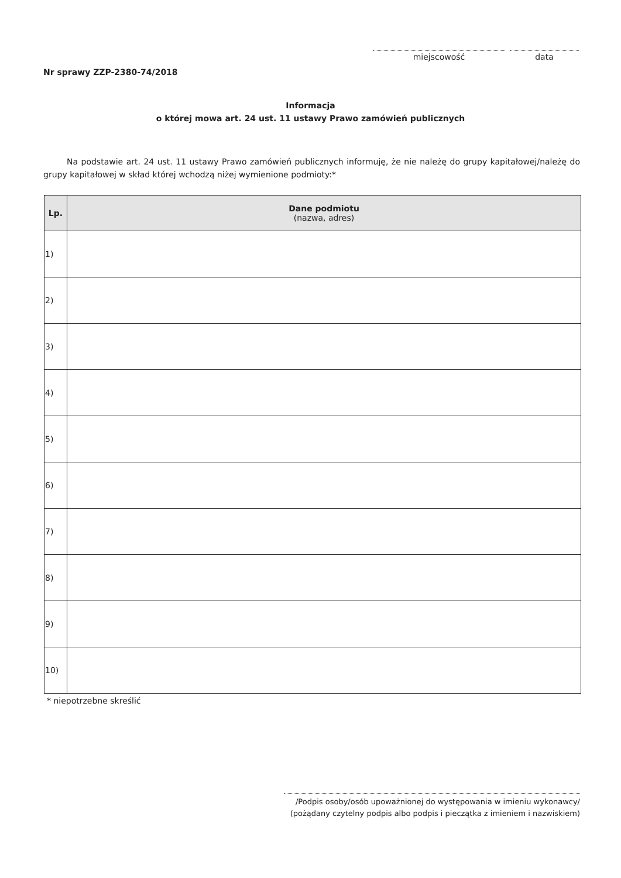miejscowość data
Nr sprawy ZZP-2380-74/2018
Informacja
o której mowa art. 24 ust. 11 ustawy Prawo zamówień publicznych
Na podstawie art. 24 ust. 11 ustawy Prawo zamówień publicznych informuję, że nie należę do grupy kapitałowej/należę do grupy kapitałowej w skład której wchodzą niżej wymienione podmioty:*
| Lp. | Dane podmiotu (nazwa, adres) |
| --- | --- |
| 1) | |
| 2) | |
| 3) | |
| 4) | |
| 5) | |
| 6) | |
| 7) | |
| 8) | |
| 9) | |
| 10) | |
* niepotrzebne skreślić
/Podpis osoby/osób upoważnionej do występowania w imieniu wykonawcy/
(pożądany czytelny podpis albo podpis i pieczątka z imieniem i nazwiskiem)